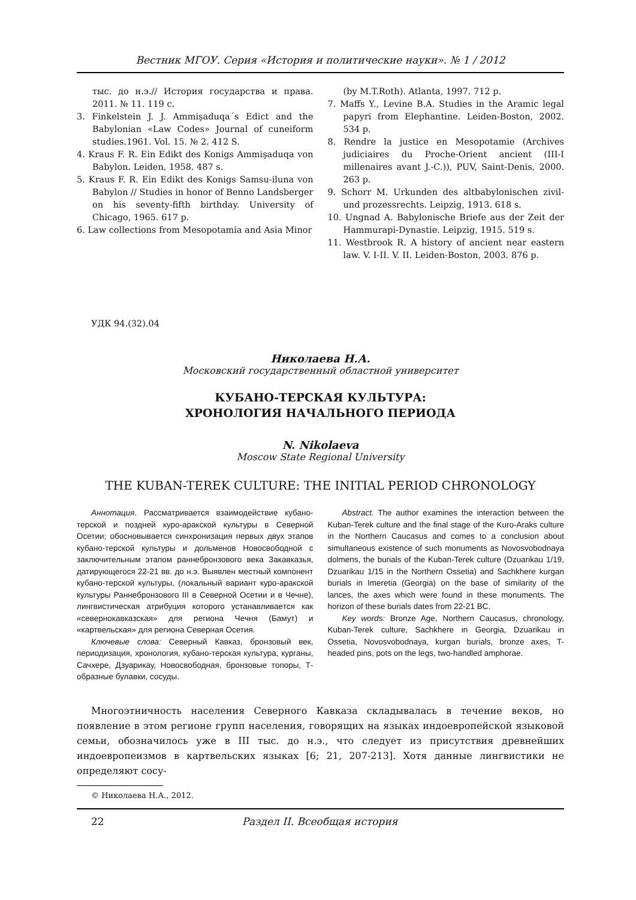Вестник МГОУ. Серия «История и политические науки». № 1 / 2012
тыс. до н.э.// История государства и права. 2011. № 11. 119 с.
3. Finkelstein J. J. Ammişaduqa´s Edict and the Babylonian «Law Codes» Journal of cuneiform studies.1961. Vol. 15. № 2. 412 S.
4. Kraus F. R. Ein Edikt des Konigs Ammişaduqa von Babylon. Leiden, 1958. 487 s.
5. Kraus F. R. Ein Edikt des Konigs Samsu-iluna von Babylon // Studies in honor of Benno Landsberger on his seventy-fifth birthday. University of Chicago, 1965. 617 p.
6. Law collections from Mesopotamia and Asia Minor
(by M.T.Roth). Atlanta, 1997. 712 p.
7. Maffs Y., Levine B.A. Studies in the Aramic legal papyri from Elephantine. Leiden-Boston, 2002. 534 p.
8. Rendre la justice en Mesopotamie (Archives judiciaires du Proche-Orient ancient (III-I millenaires avant J.-C.)), PUV, Saint-Denis, 2000. 263 p.
9. Schorr M. Urkunden des altbabylonischen zivil- und prozessrechts. Leipzig, 1913. 618 s.
10. Ungnad A. Babylonische Briefe aus der Zeit der Hammurapi-Dynastie. Leipzig, 1915. 519 s.
11. Westbrook R. A history of ancient near eastern law. V. I-II. V. II. Leiden-Boston, 2003. 876 p.
УДК 94.(32).04
Николаева Н.А.
Московский государственный областной университет
КУБАНО-ТЕРСКАЯ КУЛЬТУРА:
ХРОНОЛОГИЯ НАЧАЛЬНОГО ПЕРИОДА
N. Nikolaeva
Moscow State Regional University
THE KUBAN-TEREK CULTURE: THE INITIAL PERIOD CHRONOLOGY
Аннотация. Рассматривается взаимодействие кубано-терской и поздней куро-аракской культуры в Северной Осетии; обосновывается синхронизация первых двух этапов кубано-терской культуры и дольменов Новосвободной с заключительным этапом раннебронзового века Закавказья, датирующегося 22-21 вв. до н.э. Выявлен местный компонент кубано-терской культуры, (локальный вариант куро-аракской культуры Раннебронзового III в Северной Осетии и в Чечне), лингвистическая атрибуция которого устанавливается как «северно­кавказская» для региона Чечня (Бамут) и «картвельская» для региона Северная Осетия.
Ключевые слова: Северный Кавказ, бронзовый век, периодизация, хронология, кубано-терская культура, курганы, Сачхере, Дзуарикау, Новосвободная, бронзовые топоры, Т-образные булавки, сосуды.
Abstract. The author examines the interaction between the Kuban-Terek culture and the final stage of the Kuro-Araks culture in the Northern Caucasus and comes to a conclusion about simultaneous existence of such monuments as Novosvobodnaya dolmens, the burials of the Kuban-Terek culture (Dzuarikau 1/19, Dzuarikau 1/15 in the Northern Ossetia) and Sachkhere kurgan burials in Imeretia (Georgia) on the base of similarity of the lances, the axes which were found in these monuments. The horizon of these burials dates from 22-21 BC.
Key words: Bronze Age, Northern Caucasus, chronology, Kuban-Terek culture, Sachkhere in Georgia, Dzuarikau in Ossetia, Novosvobodnaya, kurgan burials, bronze axes, T-headed pins, pots on the legs, two-handled amphorae.
Многоэтничность населения Северного Кавказа складывалась в течение веков, но появление в этом регионе групп населения, говорящих на языках индоевропейской языковой семьи, обозначилось уже в III тыс. до н.э., что следует из присутствия древнейших индоевропеизмов в картвельских языках [6; 21, 207-213]. Хотя данные лингвистики не определяют сосу-
© Николаева Н.А., 2012.
22 Раздел II. Всеобщая история